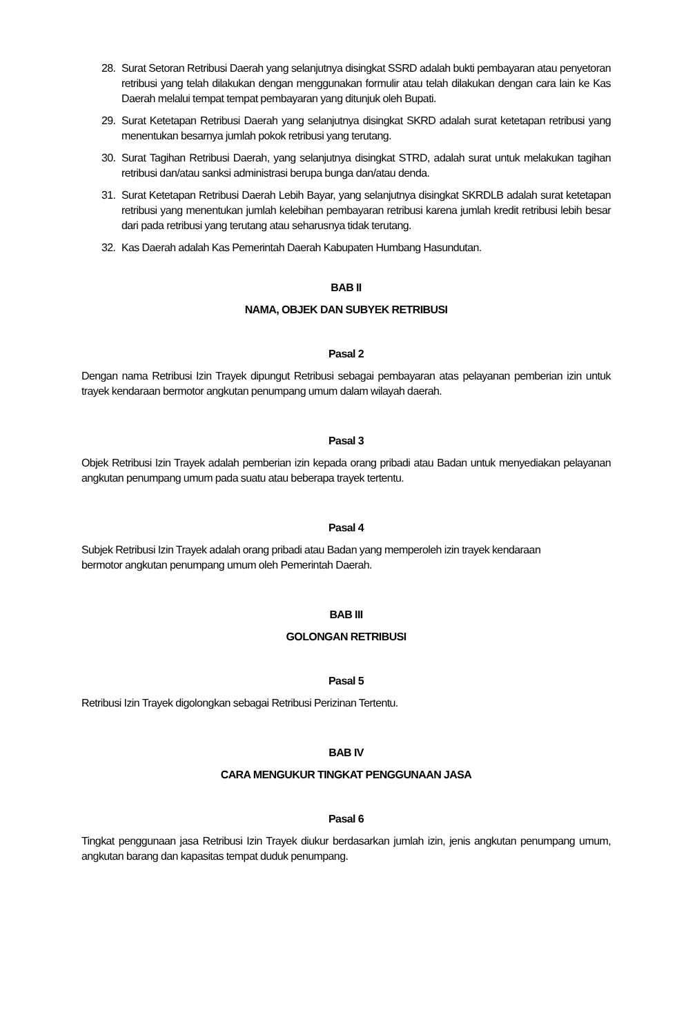28. Surat Setoran Retribusi Daerah yang selanjutnya disingkat SSRD adalah bukti pembayaran atau penyetoran retribusi yang telah dilakukan dengan menggunakan formulir atau telah dilakukan dengan cara lain ke Kas Daerah melalui tempat tempat pembayaran yang ditunjuk oleh Bupati.
29. Surat Ketetapan Retribusi Daerah yang selanjutnya disingkat SKRD adalah surat ketetapan retribusi yang menentukan besarnya jumlah pokok retribusi yang terutang.
30. Surat Tagihan Retribusi Daerah, yang selanjutnya disingkat STRD, adalah surat untuk melakukan tagihan retribusi dan/atau sanksi administrasi berupa bunga dan/atau denda.
31. Surat Ketetapan Retribusi Daerah Lebih Bayar, yang selanjutnya disingkat SKRDLB adalah surat ketetapan retribusi yang menentukan jumlah kelebihan pembayaran retribusi karena jumlah kredit retribusi lebih besar dari pada retribusi yang terutang atau seharusnya tidak terutang.
32. Kas Daerah adalah Kas Pemerintah Daerah Kabupaten Humbang Hasundutan.
BAB II
NAMA, OBJEK DAN SUBYEK RETRIBUSI
Pasal 2
Dengan nama Retribusi Izin Trayek dipungut Retribusi sebagai pembayaran atas pelayanan pemberian izin untuk trayek kendaraan bermotor angkutan penumpang umum dalam wilayah daerah.
Pasal 3
Objek Retribusi Izin Trayek adalah pemberian izin kepada orang pribadi atau Badan untuk menyediakan pelayanan angkutan penumpang umum pada suatu atau beberapa trayek tertentu.
Pasal 4
Subjek Retribusi Izin Trayek adalah orang pribadi atau Badan yang memperoleh izin trayek kendaraan
bermotor angkutan penumpang umum oleh Pemerintah Daerah.
BAB III
GOLONGAN RETRIBUSI
Pasal 5
Retribusi Izin Trayek digolongkan sebagai Retribusi Perizinan Tertentu.
BAB IV
CARA MENGUKUR TINGKAT PENGGUNAAN JASA
Pasal 6
Tingkat penggunaan jasa Retribusi Izin Trayek diukur berdasarkan jumlah izin, jenis angkutan penumpang umum, angkutan barang dan kapasitas tempat duduk penumpang.